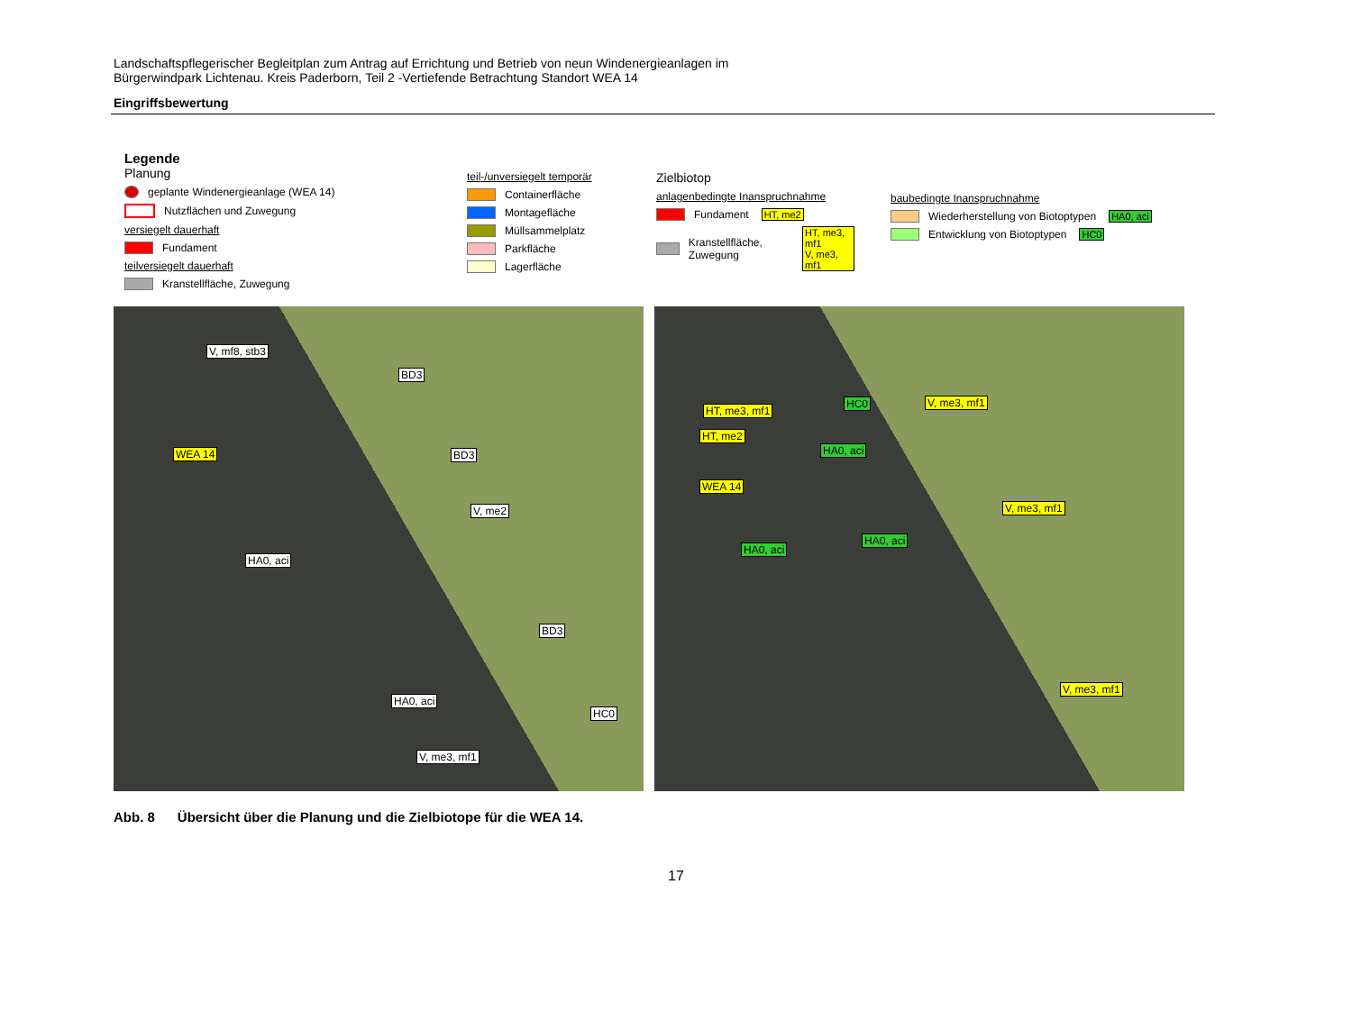Landschaftspflegerischer Begleitplan zum Antrag auf Errichtung und Betrieb von neun Windenergieanlagen im
Bürgerwindpark Lichtenau. Kreis Paderborn, Teil 2 -Vertiefende Betrachtung Standort WEA 14
Eingriffsbewertung
Legende
Planung
geplante Windenergieanlage (WEA 14)
Nutzflächen und Zuwegung
versiegelt dauerhaft
Fundament
teilversiegelt dauerhaft
Kranstellfläche, Zuwegung
teil-/unversiegelt temporär
Containerfläche
Montagefläche
Müllsammelplatz
Parkfläche
Lagerfläche
Zielbiotop
anlagenbedingte Inanspruchnahme
Fundament HT, me2
Kranstellfläche, Zuwegung HT, me3, mf1
V, me3, mf1
baubedingte Inanspruchnahme
Wiederherstellung von Biotoptypen HA0, aci
Entwicklung von Biotoptypen HC0
V, mf8, stb3
BD3
WEA 14 BD3
V, me2
HA0, aci
BD3
HA0, aci
HC0
V, me3, mf1
HT, me3, mf1
HC0 V, me3, mf1
HT, me2
HA0, aci
WEA 14
V, me3, mf1
HA0, aci
HA0, aci
V, me3, mf1
Abb. 8 Übersicht über die Planung und die Zielbiotope für die WEA 14.
17